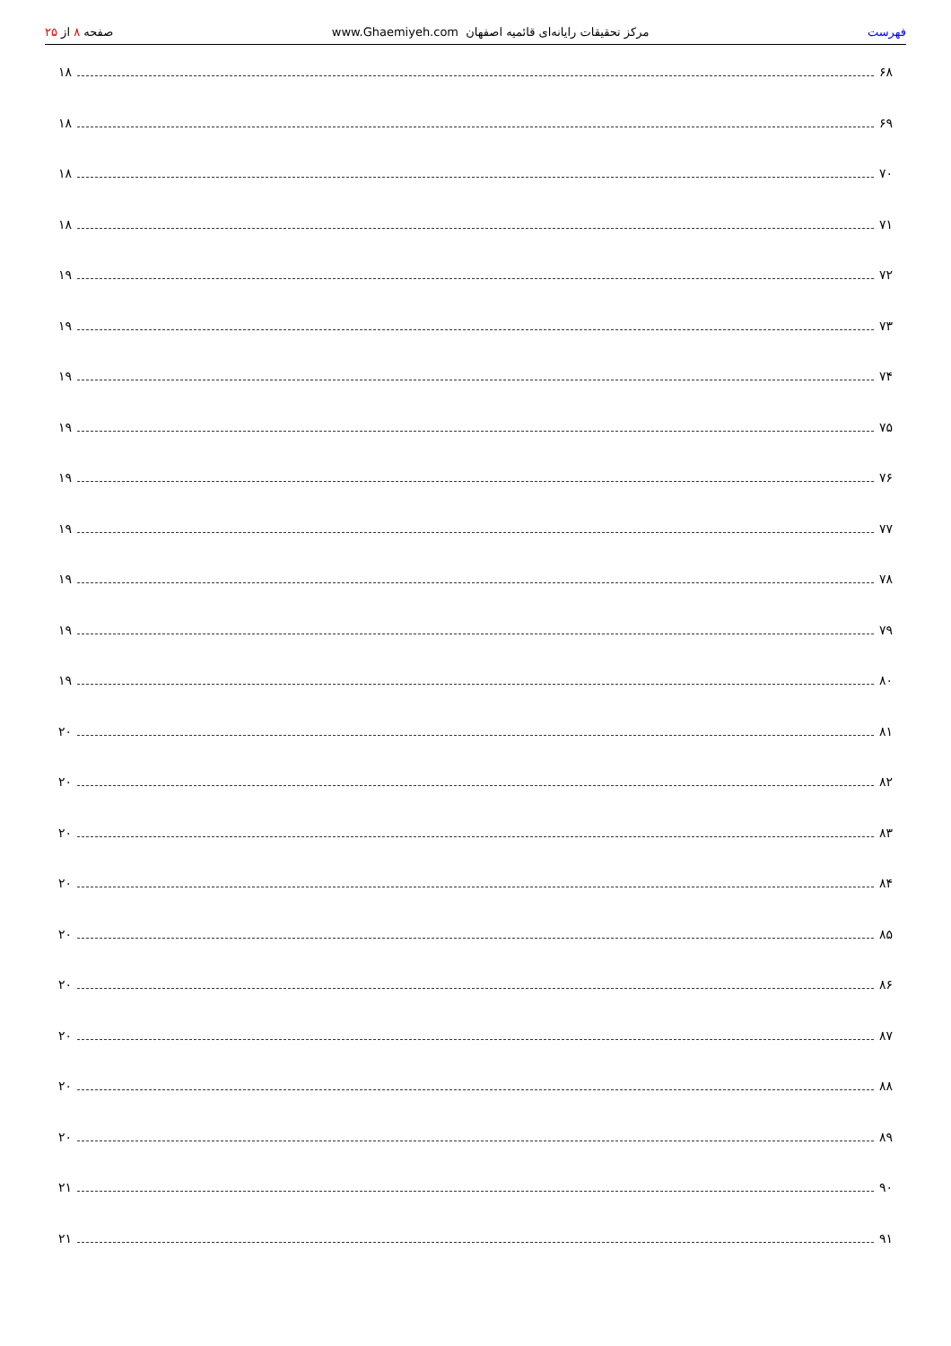فهرست مرکز تحقیقات رایانه‌ای قائمیه اصفهان www.Ghaemiyeh.com صفحه ۸ از ۲۵
۶۸ ۱۸
۶۹ ۱۸
۷۰ ۱۸
۷۱ ۱۸
۷۲ ۱۹
۷۳ ۱۹
۷۴ ۱۹
۷۵ ۱۹
۷۶ ۱۹
۷۷ ۱۹
۷۸ ۱۹
۷۹ ۱۹
۸۰ ۱۹
۸۱ ۲۰
۸۲ ۲۰
۸۳ ۲۰
۸۴ ۲۰
۸۵ ۲۰
۸۶ ۲۰
۸۷ ۲۰
۸۸ ۲۰
۸۹ ۲۰
۹۰ ۲۱
۹۱ ۲۱